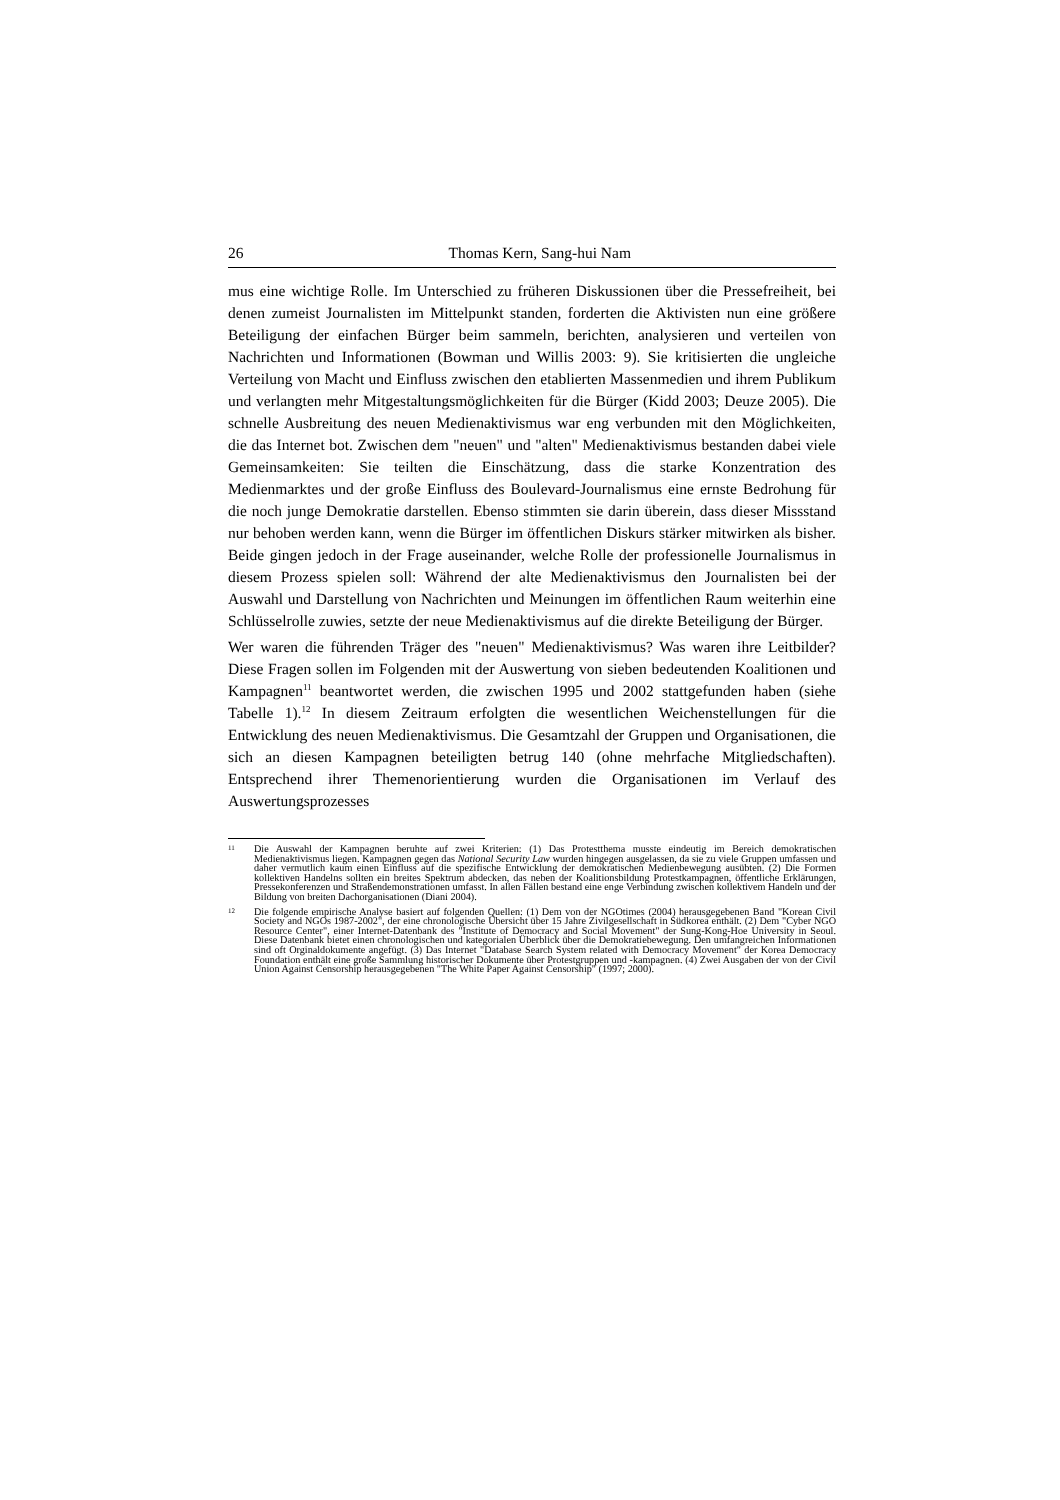26 Thomas Kern, Sang-hui Nam
mus eine wichtige Rolle. Im Unterschied zu früheren Diskussionen über die Pressefreiheit, bei denen zumeist Journalisten im Mittelpunkt standen, forderten die Aktivisten nun eine größere Beteiligung der einfachen Bürger beim sammeln, berichten, analysieren und verteilen von Nachrichten und Informationen (Bowman und Willis 2003: 9). Sie kritisierten die ungleiche Verteilung von Macht und Einfluss zwischen den etablierten Massenmedien und ihrem Publikum und verlangten mehr Mitgestaltungsmöglichkeiten für die Bürger (Kidd 2003; Deuze 2005). Die schnelle Ausbreitung des neuen Medienaktivismus war eng verbunden mit den Möglichkeiten, die das Internet bot. Zwischen dem "neuen" und "alten" Medienaktivismus bestanden dabei viele Gemeinsamkeiten: Sie teilten die Einschätzung, dass die starke Konzentration des Medienmarktes und der große Einfluss des Boulevard-Journalismus eine ernste Bedrohung für die noch junge Demokratie darstellen. Ebenso stimmten sie darin überein, dass dieser Missstand nur behoben werden kann, wenn die Bürger im öffentlichen Diskurs stärker mitwirken als bisher. Beide gingen jedoch in der Frage auseinander, welche Rolle der professionelle Journalismus in diesem Prozess spielen soll: Während der alte Medienaktivismus den Journalisten bei der Auswahl und Darstellung von Nachrichten und Meinungen im öffentlichen Raum weiterhin eine Schlüsselrolle zuwies, setzte der neue Medienaktivismus auf die direkte Beteiligung der Bürger.
Wer waren die führenden Träger des "neuen" Medienaktivismus? Was waren ihre Leitbilder? Diese Fragen sollen im Folgenden mit der Auswertung von sieben bedeutenden Koalitionen und Kampagnen<sup>11</sup> beantwortet werden, die zwischen 1995 und 2002 stattgefunden haben (siehe Tabelle 1).<sup>12</sup> In diesem Zeitraum erfolgten die wesentlichen Weichenstellungen für die Entwicklung des neuen Medienaktivismus. Die Gesamtzahl der Gruppen und Organisationen, die sich an diesen Kampagnen beteiligten betrug 140 (ohne mehrfache Mitgliedschaften). Entsprechend ihrer Themenorientierung wurden die Organisationen im Verlauf des Auswertungsprozesses
11 Die Auswahl der Kampagnen beruhte auf zwei Kriterien: (1) Das Protestthema musste eindeutig im Bereich demokratischen Medienaktivismus liegen. Kampagnen gegen das National Security Law wurden hingegen ausgelassen, da sie zu viele Gruppen umfassen und daher vermutlich kaum einen Einfluss auf die spezifische Entwicklung der demokratischen Medienbewegung ausübten. (2) Die Formen kollektiven Handelns sollten ein breites Spektrum abdecken, das neben der Koalitionsbildung Protestkampagnen, öffentliche Erklärungen, Pressekonferenzen und Straßendemonstrationen umfasst. In allen Fällen bestand eine enge Verbindung zwischen kollektivem Handeln und der Bildung von breiten Dachorganisationen (Diani 2004).
12 Die folgende empirische Analyse basiert auf folgenden Quellen: (1) Dem von der NGOtimes (2004) herausgegebenen Band "Korean Civil Society and NGOs 1987-2002", der eine chronologische Übersicht über 15 Jahre Zivilgesellschaft in Südkorea enthält. (2) Dem "Cyber NGO Resource Center", einer Internet-Datenbank des "Institute of Democracy and Social Movement" der Sung-Kong-Hoe University in Seoul. Diese Datenbank bietet einen chronologischen und kategorialen Überblick über die Demokratiebewegung. Den umfangreichen Informationen sind oft Orginaldokumente angefügt. (3) Das Internet "Database Search System related with Democracy Movement" der Korea Democracy Foundation enthält eine große Sammlung historischer Dokumente über Protestgruppen und -kampagnen. (4) Zwei Ausgaben der von der Civil Union Against Censorship herausgegebenen "The White Paper Against Censorship" (1997; 2000).